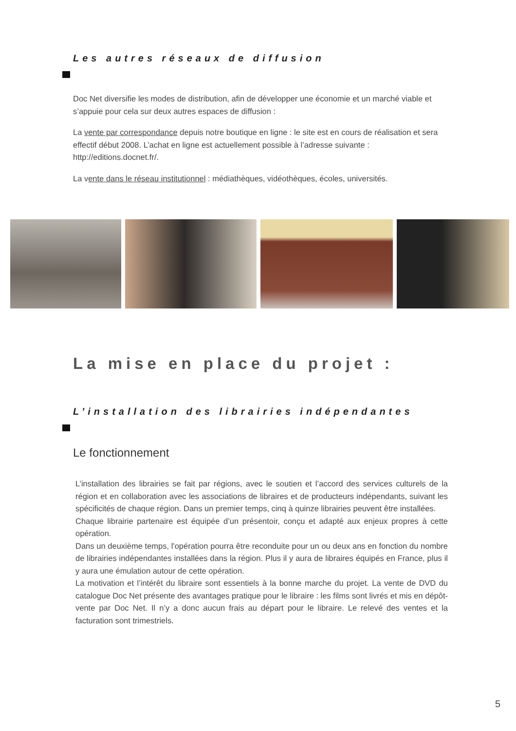Les autres réseaux de diffusion
Doc Net diversifie les modes de distribution, afin de développer une économie et un marché viable et s’appuie pour cela sur deux autres espaces de diffusion :
La vente par correspondance depuis notre boutique en ligne : le site est en cours de réalisation et sera effectif début 2008. L’achat en ligne est actuellement possible à l’adresse suivante : http://editions.docnet.fr/.
La vente dans le réseau institutionnel : médiathèques, vidéothèques, écoles, universités.
La mise en place du projet :
L’installation des librairies indépendantes
Le fonctionnement
L’installation des librairies se fait par régions, avec le soutien et l’accord des services culturels de la région et en collaboration avec les associations de libraires et de producteurs indépendants, suivant les spécificités de chaque région. Dans un premier temps, cinq à quinze librairies peuvent être installées.
Chaque librairie partenaire est équipée d’un présentoir, conçu et adapté aux enjeux propres à cette opération.
Dans un deuxième temps, l'opération pourra être reconduite pour un ou deux ans en fonction du nombre de librairies indépendantes installées dans la région. Plus il y aura de libraires équipés en France, plus il y aura une émulation autour de cette opération.
La motivation et l’intérêt du libraire sont essentiels à la bonne marche du projet. La vente de DVD du catalogue Doc Net présente des avantages pratique pour le libraire : les films sont livrés et mis en dépôt-vente par Doc Net. Il n’y a donc aucun frais au départ pour le libraire. Le relevé des ventes et la facturation sont trimestriels.
5